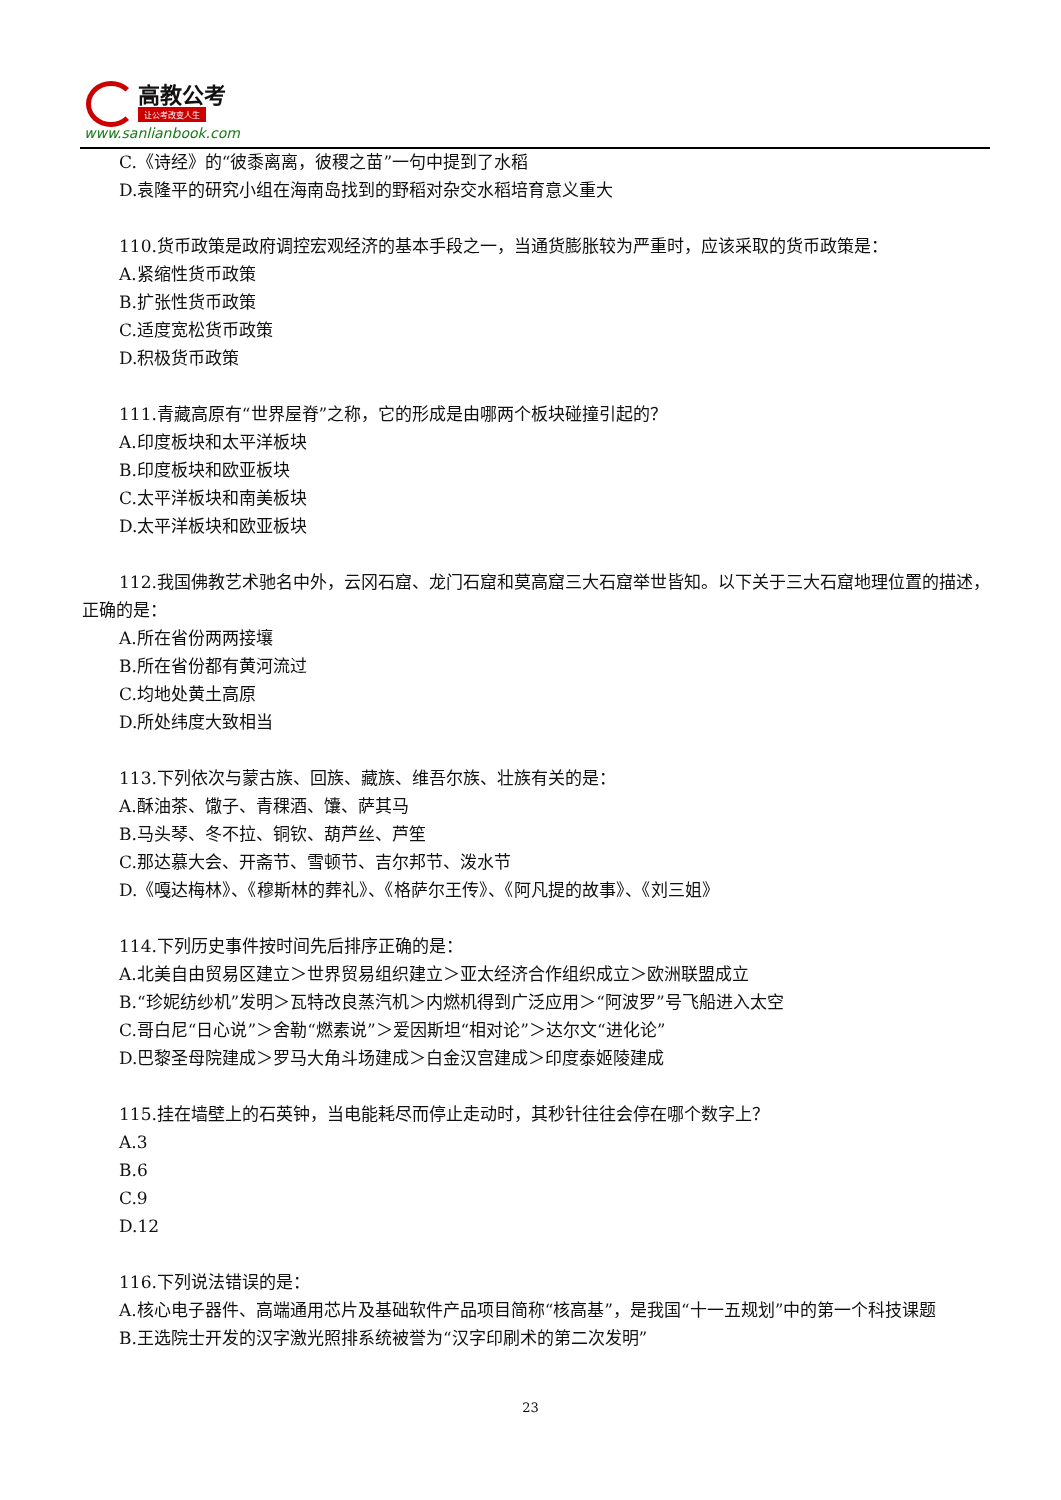高教公考
让公考改变人生
www.sanlianbook.com
C.《诗经》的“彼黍离离，彼稷之苗”一句中提到了水稻
D.袁隆平的研究小组在海南岛找到的野稻对杂交水稻培育意义重大
110.货币政策是政府调控宏观经济的基本手段之一，当通货膨胀较为严重时，应该采取的货币政策是：
A.紧缩性货币政策
B.扩张性货币政策
C.适度宽松货币政策
D.积极货币政策
111.青藏高原有“世界屋脊”之称，它的形成是由哪两个板块碰撞引起的？
A.印度板块和太平洋板块
B.印度板块和欧亚板块
C.太平洋板块和南美板块
D.太平洋板块和欧亚板块
112.我国佛教艺术驰名中外，云冈石窟、龙门石窟和莫高窟三大石窟举世皆知。以下关于三大石窟地理位置的描述，正确的是：
A.所在省份两两接壤
B.所在省份都有黄河流过
C.均地处黄土高原
D.所处纬度大致相当
113.下列依次与蒙古族、回族、藏族、维吾尔族、壮族有关的是：
A.酥油茶、馓子、青稞酒、馕、萨其马
B.马头琴、冬不拉、铜钦、葫芦丝、芦笙
C.那达慕大会、开斋节、雪顿节、吉尔邦节、泼水节
D.《嘎达梅林》、《穆斯林的葬礼》、《格萨尔王传》、《阿凡提的故事》、《刘三姐》
114.下列历史事件按时间先后排序正确的是：
A.北美自由贸易区建立＞世界贸易组织建立＞亚太经济合作组织成立＞欧洲联盟成立
B.“珍妮纺纱机”发明＞瓦特改良蒸汽机＞内燃机得到广泛应用＞“阿波罗”号飞船进入太空
C.哥白尼“日心说”＞舍勒“燃素说”＞爱因斯坦“相对论”＞达尔文“进化论”
D.巴黎圣母院建成＞罗马大角斗场建成＞白金汉宫建成＞印度泰姬陵建成
115.挂在墙壁上的石英钟，当电能耗尽而停止走动时，其秒针往往会停在哪个数字上？
A.3
B.6
C.9
D.12
116.下列说法错误的是：
A.核心电子器件、高端通用芯片及基础软件产品项目简称“核高基”，是我国“十一五规划”中的第一个科技课题
B.王选院士开发的汉字激光照排系统被誉为“汉字印刷术的第二次发明”
23